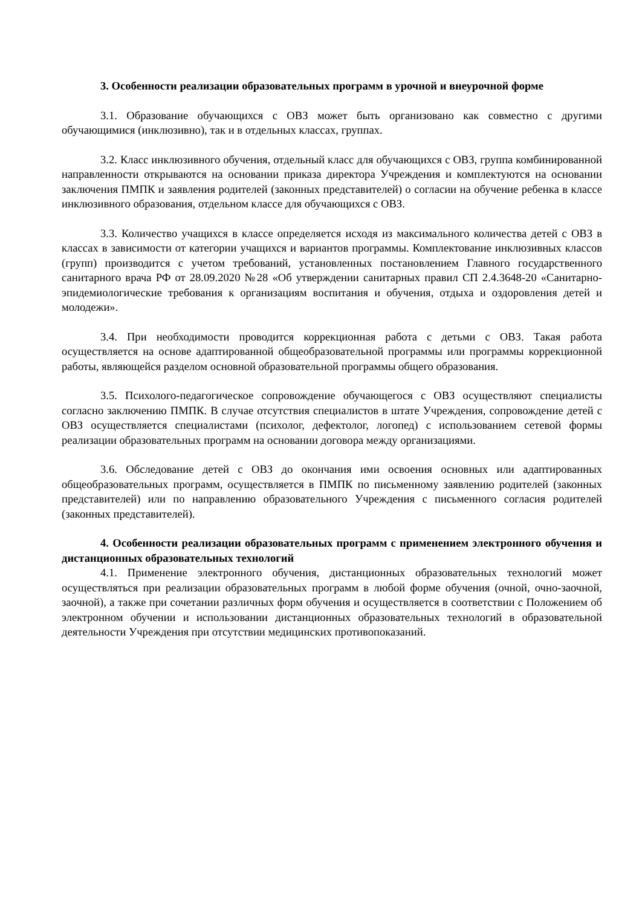3. Особенности реализации образовательных программ в урочной и внеурочной форме
3.1. Образование обучающихся с ОВЗ может быть организовано как совместно с другими обучающимися (инклюзивно), так и в отдельных классах, группах.
3.2. Класс инклюзивного обучения, отдельный класс для обучающихся с ОВЗ, группа комбинированной направленности открываются на основании приказа директора Учреждения и комплектуются на основании заключения ПМПК и заявления родителей (законных представителей) о согласии на обучение ребенка в классе инклюзивного образования, отдельном классе для обучающихся с ОВЗ.
3.3. Количество учащихся в классе определяется исходя из максимального количества детей с ОВЗ в классах в зависимости от категории учащихся и вариантов программы. Комплектование инклюзивных классов (групп) производится с учетом требований, установленных постановлением Главного государственного санитарного врача РФ от 28.09.2020 №28 «Об утверждении санитарных правил СП 2.4.3648-20 «Санитарно-эпидемиологические требования к организациям воспитания и обучения, отдыха и оздоровления детей и молодежи».
3.4. При необходимости проводится коррекционная работа с детьми с ОВЗ. Такая работа осуществляется на основе адаптированной общеобразовательной программы или программы коррекционной работы, являющейся разделом основной образовательной программы общего образования.
3.5. Психолого-педагогическое сопровождение обучающегося с ОВЗ осуществляют специалисты согласно заключению ПМПК. В случае отсутствия специалистов в штате Учреждения, сопровождение детей с ОВЗ осуществляется специалистами (психолог, дефектолог, логопед) с использованием сетевой формы реализации образовательных программ на основании договора между организациями.
3.6. Обследование детей с ОВЗ до окончания ими освоения основных или адаптированных общеобразовательных программ, осуществляется в ПМПК по письменному заявлению родителей (законных представителей) или по направлению образовательного Учреждения с письменного согласия родителей (законных представителей).
4. Особенности реализации образовательных программ с применением электронного обучения и дистанционных образовательных технологий
4.1. Применение электронного обучения, дистанционных образовательных технологий может осуществляться при реализации образовательных программ в любой форме обучения (очной, очно-заочной, заочной), а также при сочетании различных форм обучения и осуществляется в соответствии с Положением об электронном обучении и использовании дистанционных образовательных технологий в образовательной деятельности Учреждения при отсутствии медицинских противопоказаний.